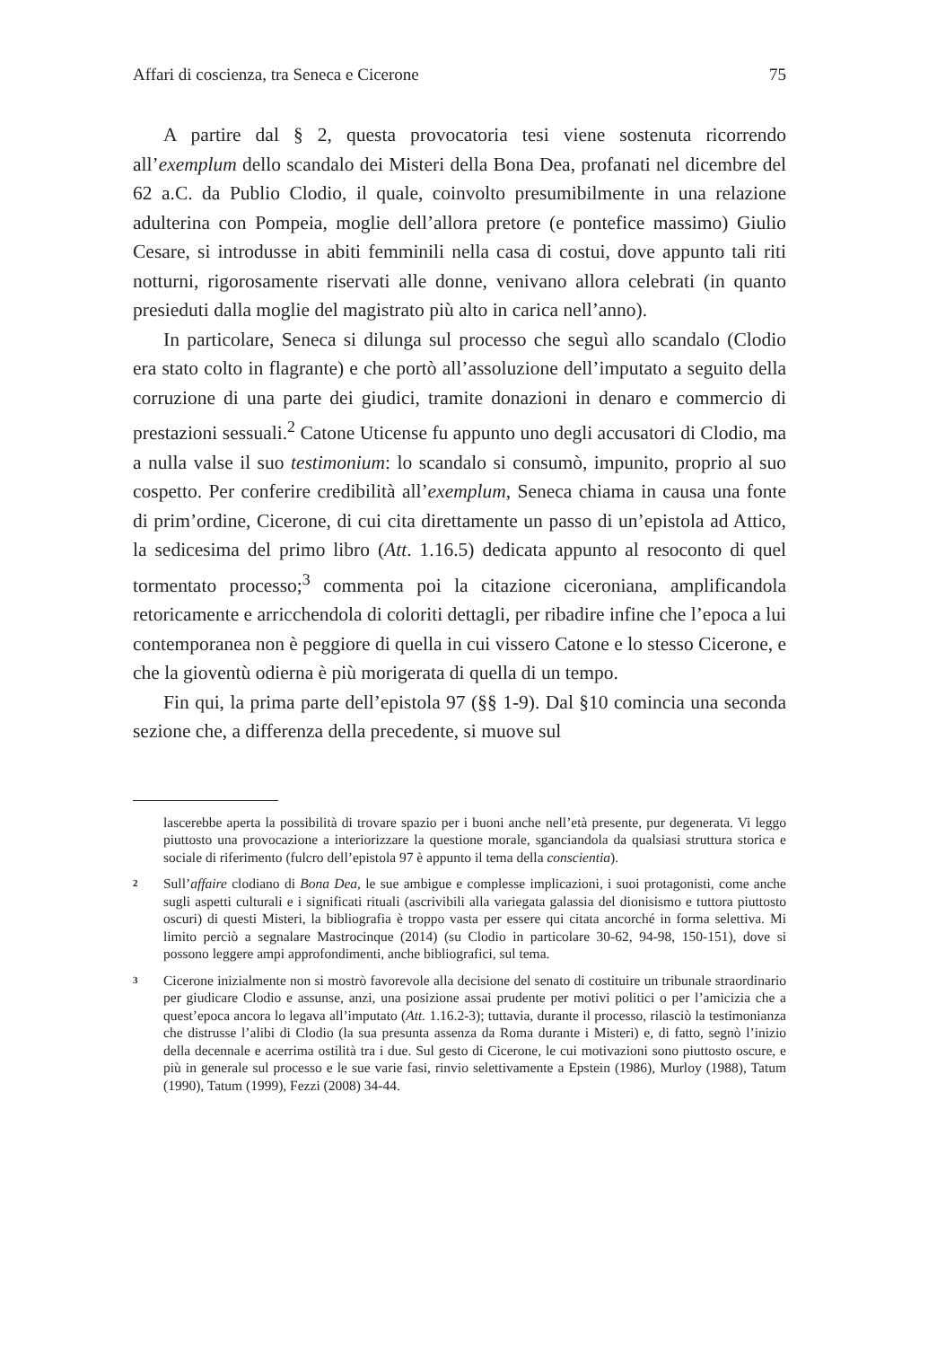Affari di coscienza, tra Seneca e Cicerone 75
A partire dal § 2, questa provocatoria tesi viene sostenuta ricorrendo all’exemplum dello scandalo dei Misteri della Bona Dea, profanati nel dicembre del 62 a.C. da Publio Clodio, il quale, coinvolto presumibilmente in una relazione adulterina con Pompeia, moglie dell’allora pretore (e pontefice massimo) Giulio Cesare, si introdusse in abiti femminili nella casa di costui, dove appunto tali riti notturni, rigorosamente riservati alle donne, venivano allora celebrati (in quanto presieduti dalla moglie del magistrato più alto in carica nell’anno).
In particolare, Seneca si dilunga sul processo che seguì allo scandalo (Clodio era stato colto in flagrante) e che portò all’assoluzione dell’imputato a seguito della corruzione di una parte dei giudici, tramite donazioni in denaro e commercio di prestazioni sessuali.<sup>2</sup> Catone Uticense fu appunto uno degli accusatori di Clodio, ma a nulla valse il suo testimonium: lo scandalo si consumò, impunito, proprio al suo cospetto. Per conferire credibilità all’exemplum, Seneca chiama in causa una fonte di prim’ordine, Cicerone, di cui cita direttamente un passo di un’epistola ad Attico, la sedicesima del primo libro (Att. 1.16.5) dedicata appunto al resoconto di quel tormentato processo;<sup>3</sup> commenta poi la citazione ciceroniana, amplificandola retoricamente e arricchendola di coloriti dettagli, per ribadire infine che l’epoca a lui contemporanea non è peggiore di quella in cui vissero Catone e lo stesso Cicerone, e che la gioventù odierna è più morigerata di quella di un tempo.
Fin qui, la prima parte dell’epistola 97 (§§ 1-9). Dal §10 comincia una seconda sezione che, a differenza della precedente, si muove sul
lascerebbe aperta la possibilità di trovare spazio per i buoni anche nell’età presente, pur degenerata. Vi leggo piuttosto una provocazione a interiorizzare la questione morale, sganciandola da qualsiasi struttura storica e sociale di riferimento (fulcro dell’epistola 97 è appunto il tema della conscientia).
2 Sull’affaire clodiano di Bona Dea, le sue ambigue e complesse implicazioni, i suoi protagonisti, come anche sugli aspetti culturali e i significati rituali (ascrivibili alla variegata galassia del dionisismo e tuttora piuttosto oscuri) di questi Misteri, la bibliografia è troppo vasta per essere qui citata ancorché in forma selettiva. Mi limito perciò a segnalare Mastrocinque (2014) (su Clodio in particolare 30-62, 94-98, 150-151), dove si possono leggere ampi approfondimenti, anche bibliografici, sul tema.
3 Cicerone inizialmente non si mostrò favorevole alla decisione del senato di costituire un tribunale straordinario per giudicare Clodio e assunse, anzi, una posizione assai prudente per motivi politici o per l’amicizia che a quest’epoca ancora lo legava all’imputato (Att. 1.16.2-3); tuttavia, durante il processo, rilasciò la testimonianza che distrusse l’alibi di Clodio (la sua presunta assenza da Roma durante i Misteri) e, di fatto, segnò l’inizio della decennale e acerrima ostilità tra i due. Sul gesto di Cicerone, le cui motivazioni sono piuttosto oscure, e più in generale sul processo e le sue varie fasi, rinvio selettivamente a Epstein (1986), Murloy (1988), Tatum (1990), Tatum (1999), Fezzi (2008) 34-44.